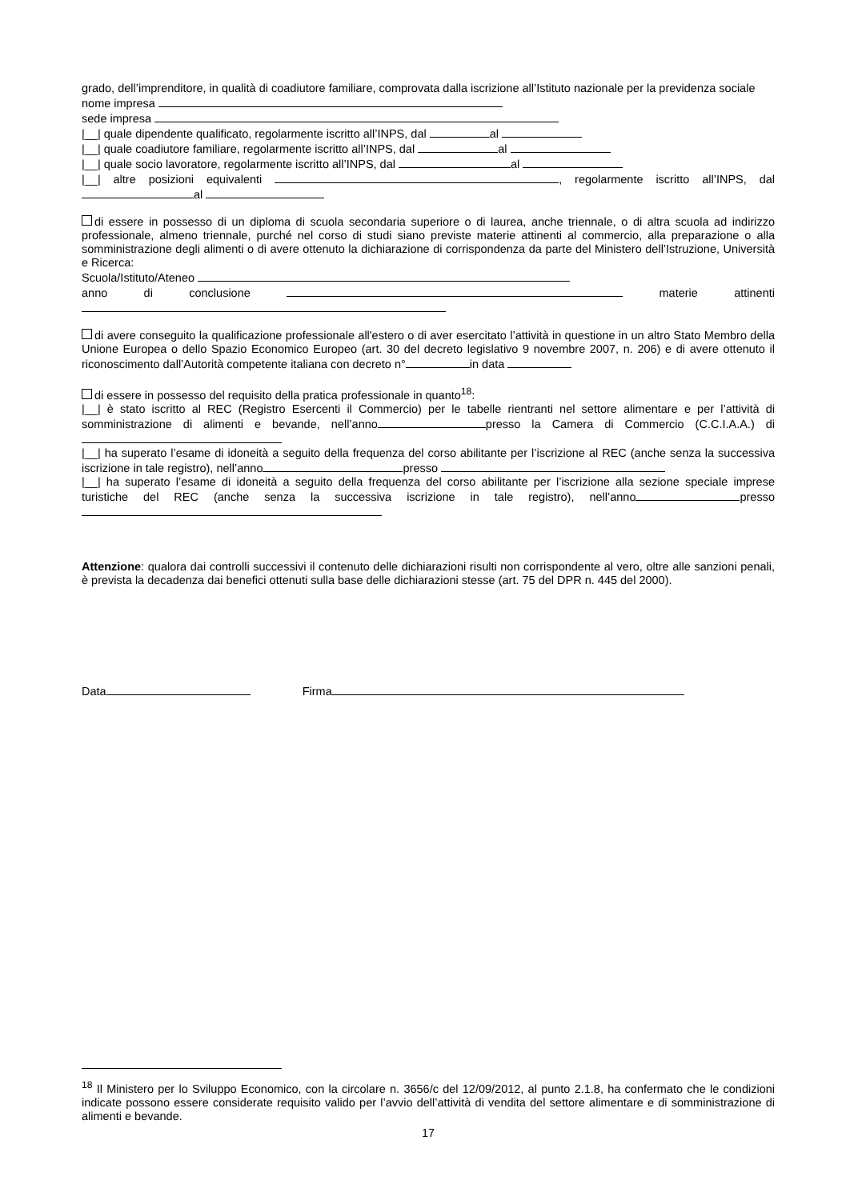grado, dell’imprenditore, in qualità di coadiutore familiare, comprovata dalla iscrizione all’Istituto nazionale per la previdenza sociale
nome impresa
sede impresa
|__| quale dipendente qualificato, regolarmente iscritto all’INPS, dal al
|__| quale coadiutore familiare, regolarmente iscritto all’INPS, dal al
|__| quale socio lavoratore, regolarmente iscritto all’INPS, dal al
|__| altre posizioni equivalenti , regolarmente iscritto all’INPS, dal al
di essere in possesso di un diploma di scuola secondaria superiore o di laurea, anche triennale, o di altra scuola ad indirizzo professionale, almeno triennale, purché nel corso di studi siano previste materie attinenti al commercio, alla preparazione o alla somministrazione degli alimenti o di avere ottenuto la dichiarazione di corrispondenza da parte del Ministero dell’Istruzione, Università e Ricerca:
Scuola/Istituto/Ateneo
anno di conclusione materie attinenti
di avere conseguito la qualificazione professionale all'estero o di aver esercitato l’attività in questione in un altro Stato Membro della Unione Europea o dello Spazio Economico Europeo (art. 30 del decreto legislativo 9 novembre 2007, n. 206) e di avere ottenuto il riconoscimento dall’Autorità competente italiana con decreto n° in data
di essere in possesso del requisito della pratica professionale in quanto<sup>18</sup>:
|__| è stato iscritto al REC (Registro Esercenti il Commercio) per le tabelle rientranti nel settore alimentare e per l’attività di somministrazione di alimenti e bevande, nell’anno presso la Camera di Commercio (C.C.I.A.A.) di
|__| ha superato l’esame di idoneità a seguito della frequenza del corso abilitante per l’iscrizione al REC (anche senza la successiva iscrizione in tale registro), nell’anno presso
|__| ha superato l’esame di idoneità a seguito della frequenza del corso abilitante per l’iscrizione alla sezione speciale imprese turistiche del REC (anche senza la successiva iscrizione in tale registro), nell’anno presso
Attenzione: qualora dai controlli successivi il contenuto delle dichiarazioni risulti non corrispondente al vero, oltre alle sanzioni penali, è prevista la decadenza dai benefici ottenuti sulla base delle dichiarazioni stesse (art. 75 del DPR n. 445 del 2000).
Data Firma
<sup>18</sup> Il Ministero per lo Sviluppo Economico, con la circolare n. 3656/c del 12/09/2012, al punto 2.1.8, ha confermato che le condizioni indicate possono essere considerate requisito valido per l’avvio dell’attività di vendita del settore alimentare e di somministrazione di alimenti e bevande.
17